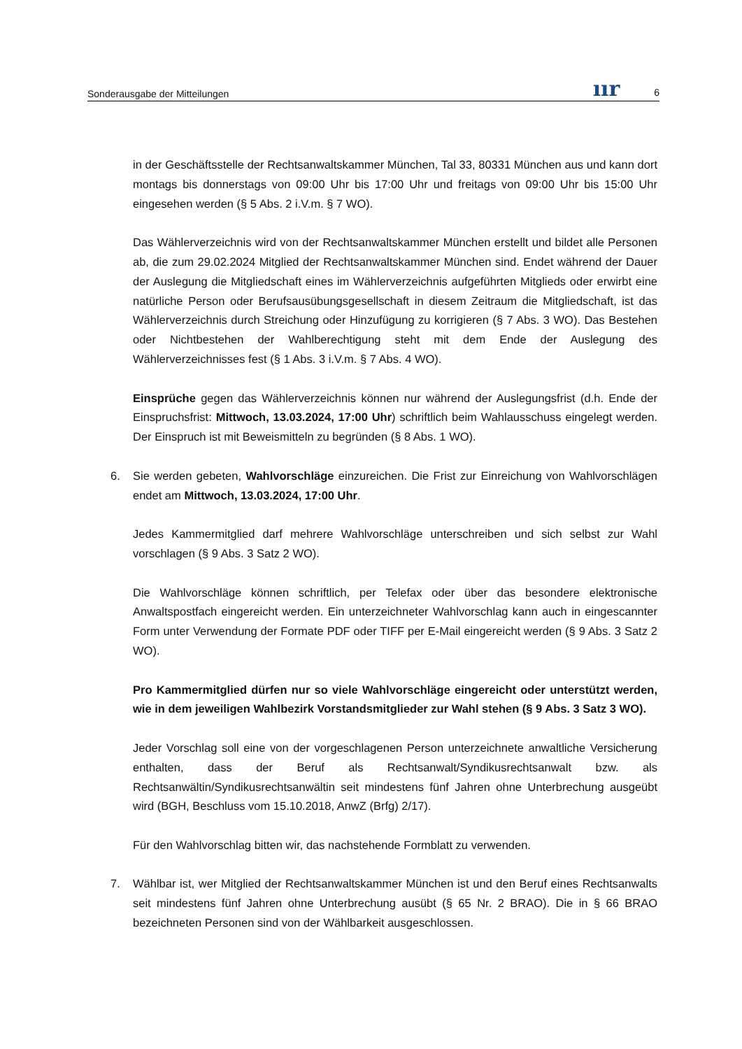Sonderausgabe der Mitteilungen ıır 6
in der Geschäftsstelle der Rechtsanwaltskammer München, Tal 33, 80331 München aus und kann dort montags bis donnerstags von 09:00 Uhr bis 17:00 Uhr und freitags von 09:00 Uhr bis 15:00 Uhr eingesehen werden (§ 5 Abs. 2 i.V.m. § 7 WO).
Das Wählerverzeichnis wird von der Rechtsanwaltskammer München erstellt und bildet alle Personen ab, die zum 29.02.2024 Mitglied der Rechtsanwaltskammer München sind. Endet während der Dauer der Auslegung die Mitgliedschaft eines im Wählerverzeichnis aufgeführten Mitglieds oder erwirbt eine natürliche Person oder Berufsausübungsgesellschaft in diesem Zeitraum die Mitgliedschaft, ist das Wählerverzeichnis durch Streichung oder Hinzufügung zu korrigieren (§ 7 Abs. 3 WO). Das Bestehen oder Nichtbestehen der Wahlberechtigung steht mit dem Ende der Auslegung des Wählerverzeichnisses fest (§ 1 Abs. 3 i.V.m. § 7 Abs. 4 WO).
Einsprüche gegen das Wählerverzeichnis können nur während der Auslegungsfrist (d.h. Ende der Einspruchsfrist: Mittwoch, 13.03.2024, 17:00 Uhr) schriftlich beim Wahlausschuss eingelegt werden. Der Einspruch ist mit Beweismitteln zu begründen (§ 8 Abs. 1 WO).
6. Sie werden gebeten, Wahlvorschläge einzureichen. Die Frist zur Einreichung von Wahlvorschlägen endet am Mittwoch, 13.03.2024, 17:00 Uhr.
Jedes Kammermitglied darf mehrere Wahlvorschläge unterschreiben und sich selbst zur Wahl vorschlagen (§ 9 Abs. 3 Satz 2 WO).
Die Wahlvorschläge können schriftlich, per Telefax oder über das besondere elektronische Anwaltspostfach eingereicht werden. Ein unterzeichneter Wahlvorschlag kann auch in eingescannter Form unter Verwendung der Formate PDF oder TIFF per E-Mail eingereicht werden (§ 9 Abs. 3 Satz 2 WO).
Pro Kammermitglied dürfen nur so viele Wahlvorschläge eingereicht oder unterstützt werden, wie in dem jeweiligen Wahlbezirk Vorstandsmitglieder zur Wahl stehen (§ 9 Abs. 3 Satz 3 WO).
Jeder Vorschlag soll eine von der vorgeschlagenen Person unterzeichnete anwaltliche Versicherung enthalten, dass der Beruf als Rechtsanwalt/Syndikusrechtsanwalt bzw. als Rechtsanwältin/Syndikusrechtsanwältin seit mindestens fünf Jahren ohne Unterbrechung ausgeübt wird (BGH, Beschluss vom 15.10.2018, AnwZ (Brfg) 2/17).
Für den Wahlvorschlag bitten wir, das nachstehende Formblatt zu verwenden.
7. Wählbar ist, wer Mitglied der Rechtsanwaltskammer München ist und den Beruf eines Rechtsanwalts seit mindestens fünf Jahren ohne Unterbrechung ausübt (§ 65 Nr. 2 BRAO). Die in § 66 BRAO bezeichneten Personen sind von der Wählbarkeit ausgeschlossen.